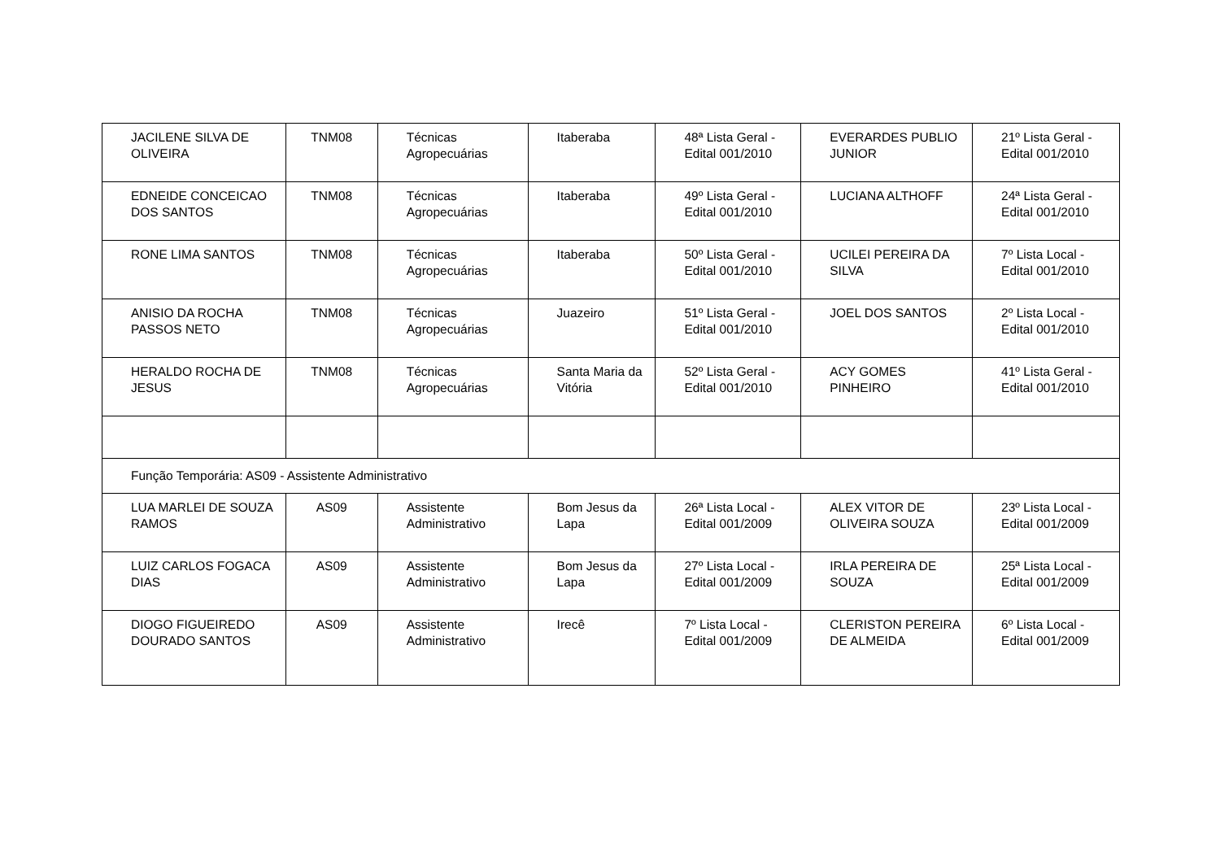| JACILENE SILVA DE OLIVEIRA | TNM08 | Técnicas Agropecuárias | Itaberaba | 48ª Lista Geral - Edital 001/2010 | EVERARDES PUBLIO JUNIOR | 21º Lista Geral - Edital 001/2010 |
| EDNEIDE CONCEICAO DOS SANTOS | TNM08 | Técnicas Agropecuárias | Itaberaba | 49º Lista Geral - Edital 001/2010 | LUCIANA ALTHOFF | 24ª Lista Geral - Edital 001/2010 |
| RONE LIMA SANTOS | TNM08 | Técnicas Agropecuárias | Itaberaba | 50º Lista Geral - Edital 001/2010 | UCILEI PEREIRA DA SILVA | 7º Lista Local - Edital 001/2010 |
| ANISIO DA ROCHA PASSOS NETO | TNM08 | Técnicas Agropecuárias | Juazeiro | 51º Lista Geral - Edital 001/2010 | JOEL DOS SANTOS | 2º Lista Local - Edital 001/2010 |
| HERALDO ROCHA DE JESUS | TNM08 | Técnicas Agropecuárias | Santa Maria da Vitória | 52º Lista Geral - Edital 001/2010 | ACY GOMES PINHEIRO | 41º Lista Geral - Edital 001/2010 |
| Função Temporária: AS09 - Assistente Administrativo | | | | | | |
| LUA MARLEI DE SOUZA RAMOS | AS09 | Assistente Administrativo | Bom Jesus da Lapa | 26ª Lista Local - Edital 001/2009 | ALEX VITOR DE OLIVEIRA SOUZA | 23º Lista Local - Edital 001/2009 |
| LUIZ CARLOS FOGACA DIAS | AS09 | Assistente Administrativo | Bom Jesus da Lapa | 27º Lista Local - Edital 001/2009 | IRLA PEREIRA DE SOUZA | 25ª Lista Local - Edital 001/2009 |
| DIOGO FIGUEIREDO DOURADO SANTOS | AS09 | Assistente Administrativo | Irecê | 7º Lista Local - Edital 001/2009 | CLERISTON PEREIRA DE ALMEIDA | 6º Lista Local - Edital 001/2009 |